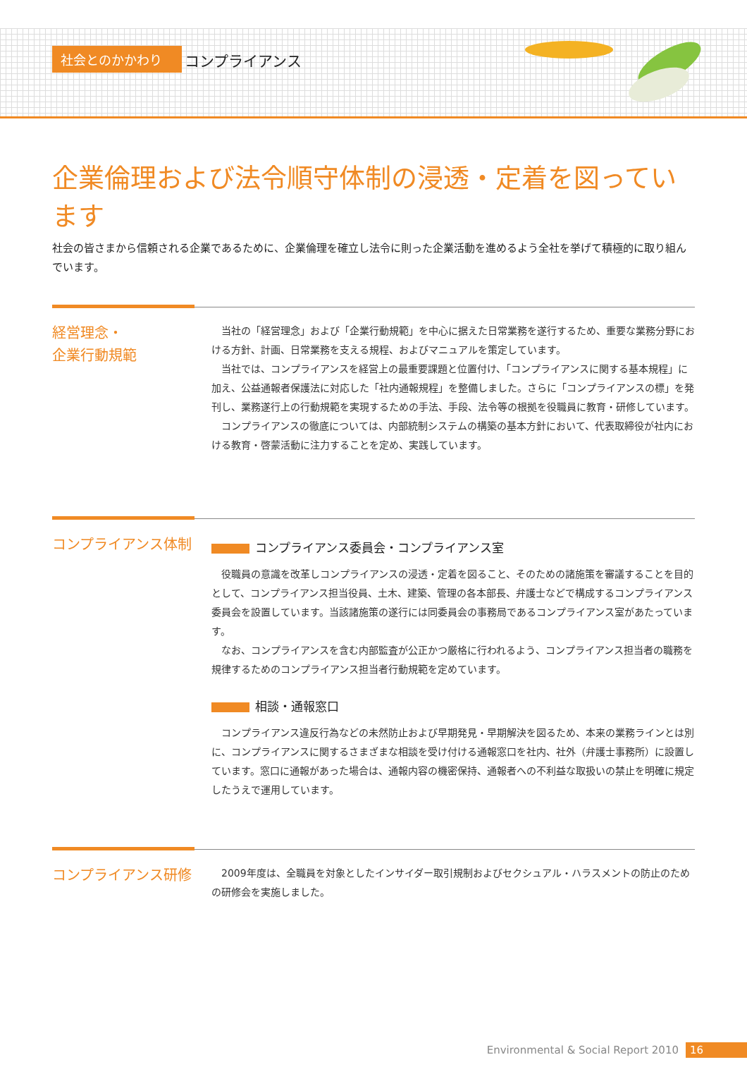社会とのかかわり コンプライアンス
企業倫理および法令順守体制の浸透・定着を図っています
社会の皆さまから信頼される企業であるために、企業倫理を確立し法令に則った企業活動を進めるよう全社を挙げて積極的に取り組んでいます。
経営理念・
企業行動規範
当社の「経営理念」および「企業行動規範」を中心に据えた日常業務を遂行するため、重要な業務分野における方針、計画、日常業務を支える規程、およびマニュアルを策定しています。
当社では、コンプライアンスを経営上の最重要課題と位置付け、「コンプライアンスに関する基本規程」に加え、公益通報者保護法に対応した「社内通報規程」を整備しました。さらに「コンプライアンスの標」を発刊し、業務遂行上の行動規範を実現するための手法、手段、法令等の根拠を役職員に教育・研修しています。
コンプライアンスの徹底については、内部統制システムの構築の基本方針において、代表取締役が社内における教育・啓蒙活動に注力することを定め、実践しています。
コンプライアンス体制
コンプライアンス委員会・コンプライアンス室
役職員の意識を改革しコンプライアンスの浸透・定着を図ること、そのための諸施策を審議することを目的として、コンプライアンス担当役員、土木、建築、管理の各本部長、弁護士などで構成するコンプライアンス委員会を設置しています。当該諸施策の遂行には同委員会の事務局であるコンプライアンス室があたっています。
なお、コンプライアンスを含む内部監査が公正かつ厳格に行われるよう、コンプライアンス担当者の職務を規律するためのコンプライアンス担当者行動規範を定めています。
相談・通報窓口
コンプライアンス違反行為などの未然防止および早期発見・早期解決を図るため、本来の業務ラインとは別に、コンプライアンスに関するさまざまな相談を受け付ける通報窓口を社内、社外（弁護士事務所）に設置しています。窓口に通報があった場合は、通報内容の機密保持、通報者への不利益な取扱いの禁止を明確に規定したうえで運用しています。
コンプライアンス研修
2009年度は、全職員を対象としたインサイダー取引規制およびセクシュアル・ハラスメントの防止のための研修会を実施しました。
Environmental & Social Report 2010 16